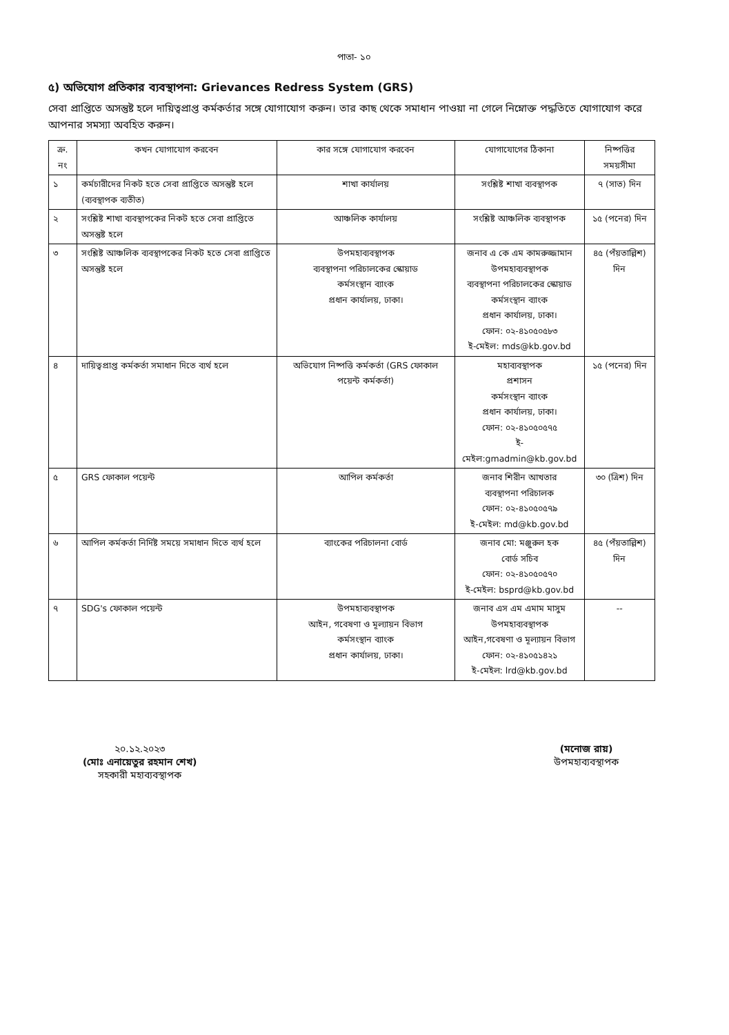পাতা- ১০
৫) অভিযোগ প্রতিকার ব্যবস্থাপনা: Grievances Redress System (GRS)
সেবা প্রাপ্তিতে অসন্তুষ্ট হলে দায়িত্বপ্রাপ্ত কর্মকর্তার সঙ্গে যোগাযোগ করুন। তার কাছ থেকে সমাধান পাওয়া না গেলে নিম্নোক্ত পদ্ধতিতে যোগাযোগ করে আপনার সমস্যা অবহিত করুন।
| ক্র. নং | কখন যোগাযোগ করবেন | কার সঙ্গে যোগাযোগ করবেন | যোগাযোগের ঠিকানা | নিষ্পত্তির সময়সীমা |
| --- | --- | --- | --- | --- |
| ১ | কর্মচারীদের নিকট হতে সেবা প্রাপ্তিতে অসন্তুষ্ট হলে (ব্যবস্থাপক ব্যতীত) | শাখা কার্যালয় | সংশ্লিষ্ট শাখা ব্যবস্থাপক | ৭ (সাত) দিন |
| ২ | সংশ্লিষ্ট শাখা ব্যবস্থাপকের নিকট হতে সেবা প্রাপ্তিতে অসন্তুষ্ট হলে | আঞ্চলিক কার্যালয় | সংশ্লিষ্ট আঞ্চলিক ব্যবস্থাপক | ১৫ (পনের) দিন |
| ৩ | সংশ্লিষ্ট আঞ্চলিক ব্যবস্থাপকের নিকট হতে সেবা প্রাপ্তিতে অসন্তুষ্ট হলে | উপমহাব্যবস্থাপক ব্যবস্থাপনা পরিচালকের স্কোয়াড কর্মসংস্থান ব্যাংক প্রধান কার্যালয়, ঢাকা। | জনাব এ কে এম কামরুজ্জামান উপমহাব্যবস্থাপক ব্যবস্থাপনা পরিচালকের স্কোয়াড কর্মসংস্থান ব্যাংক প্রধান কার্যালয়, ঢাকা। ফোন: ০২-৪১০৫০৫৮৩ ই-মেইল: mds@kb.gov.bd | ৪৫ (পঁয়তাল্লিশ) দিন |
| ৪ | দায়িত্বপ্রাপ্ত কর্মকর্তা সমাধান দিতে ব্যর্থ হলে | অভিযোগ নিষ্পত্তি কর্মকর্তা (GRS ফোকাল পয়েন্ট কর্মকর্তা) | মহাব্যবস্থাপক প্রশাসন কর্মসংস্থান ব্যাংক প্রধান কার্যালয়, ঢাকা। ফোন: ০২-৪১০৫০৫৭৫ ই-মেইল:gmadmin@kb.gov.bd | ১৫ (পনের) দিন |
| ৫ | GRS ফোকাল পয়েন্ট | আপিল কর্মকর্তা | জনাব শিরীন আখতার ব্যবস্থাপনা পরিচালক ফোন: ০২-৪১০৫০৫৭৯ ই-মেইল: md@kb.gov.bd | ৩০ (ত্রিশ) দিন |
| ৬ | আপিল কর্মকর্তা নির্দিষ্ট সময়ে সমাধান দিতে ব্যর্থ হলে | ব্যাংকের পরিচালনা বোর্ড | জনাব মো: মঞ্জুরুল হক বোর্ড সচিব ফোন: ০২-৪১০৫০৫৭০ ই-মেইল: bsprd@kb.gov.bd | ৪৫ (পঁয়তাল্লিশ) দিন |
| ৭ | SDG's ফোকাল পয়েন্ট | উপমহাব্যবস্থাপক আইন, গবেষণা ও মূল্যায়ন বিভাগ কর্মসংস্থান ব্যাংক প্রধান কার্যালয়, ঢাকা। | জনাব এস এম এমাম মাসুম উপমহাব্যবস্থাপক আইন,গবেষণা ও মূল্যায়ন বিভাগ ফোন: ০২-৪১০৫১৪২১ ই-মেইল: lrd@kb.gov.bd | -- |
২০.১২.২০২৩
(মোঃ এনায়েতুর রহমান শেখ)
সহকারী মহাব্যবস্থাপক
(মনোজ রায়)
উপমহাব্যবস্থাপক